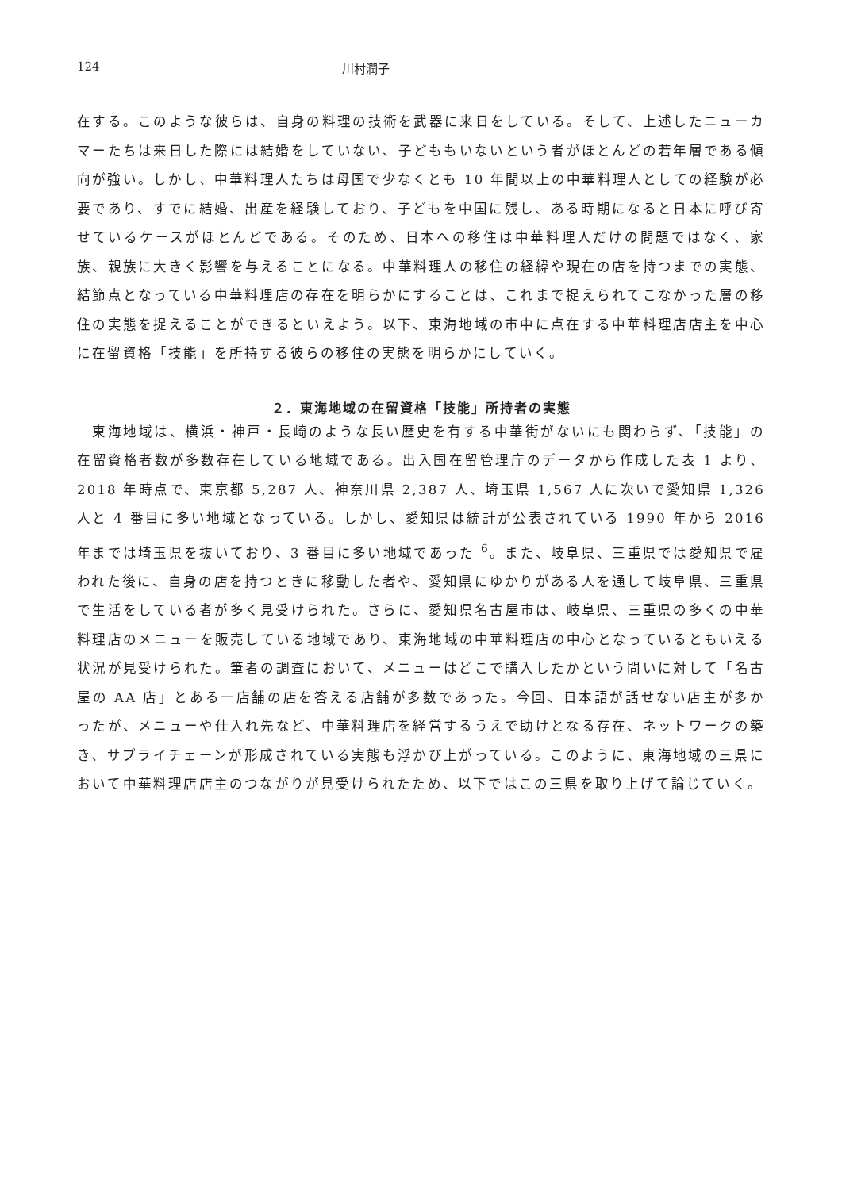124 川村潤子
在する。このような彼らは、自身の料理の技術を武器に来日をしている。そして、上述したニューカマーたちは来日した際には結婚をしていない、子どももいないという者がほとんどの若年層である傾向が強い。しかし、中華料理人たちは母国で少なくとも 10 年間以上の中華料理人としての経験が必要であり、すでに結婚、出産を経験しており、子どもを中国に残し、ある時期になると日本に呼び寄せているケースがほとんどである。そのため、日本への移住は中華料理人だけの問題ではなく、家族、親族に大きく影響を与えることになる。中華料理人の移住の経緯や現在の店を持つまでの実態、結節点となっている中華料理店の存在を明らかにすることは、これまで捉えられてこなかった層の移住の実態を捉えることができるといえよう。以下、東海地域の市中に点在する中華料理店店主を中心に在留資格「技能」を所持する彼らの移住の実態を明らかにしていく。
２．東海地域の在留資格「技能」所持者の実態
　東海地域は、横浜・神戸・長崎のような長い歴史を有する中華街がないにも関わらず、「技能」の在留資格者数が多数存在している地域である。出入国在留管理庁のデータから作成した表 1 より、2018 年時点で、東京都 5,287 人、神奈川県 2,387 人、埼玉県 1,567 人に次いで愛知県 1,326 人と 4 番目に多い地域となっている。しかし、愛知県は統計が公表されている 1990 年から 2016 年までは埼玉県を抜いており、3 番目に多い地域であった <sup>6</sup>。また、岐阜県、三重県では愛知県で雇われた後に、自身の店を持つときに移動した者や、愛知県にゆかりがある人を通して岐阜県、三重県で生活をしている者が多く見受けられた。さらに、愛知県名古屋市は、岐阜県、三重県の多くの中華料理店のメニューを販売している地域であり、東海地域の中華料理店の中心となっているともいえる状況が見受けられた。筆者の調査において、メニューはどこで購入したかという問いに対して「名古屋の AA 店」とある一店舗の店を答える店舗が多数であった。今回、日本語が話せない店主が多かったが、メニューや仕入れ先など、中華料理店を経営するうえで助けとなる存在、ネットワークの築き、サプライチェーンが形成されている実態も浮かび上がっている。このように、東海地域の三県において中華料理店店主のつながりが見受けられたため、以下ではこの三県を取り上げて論じていく。